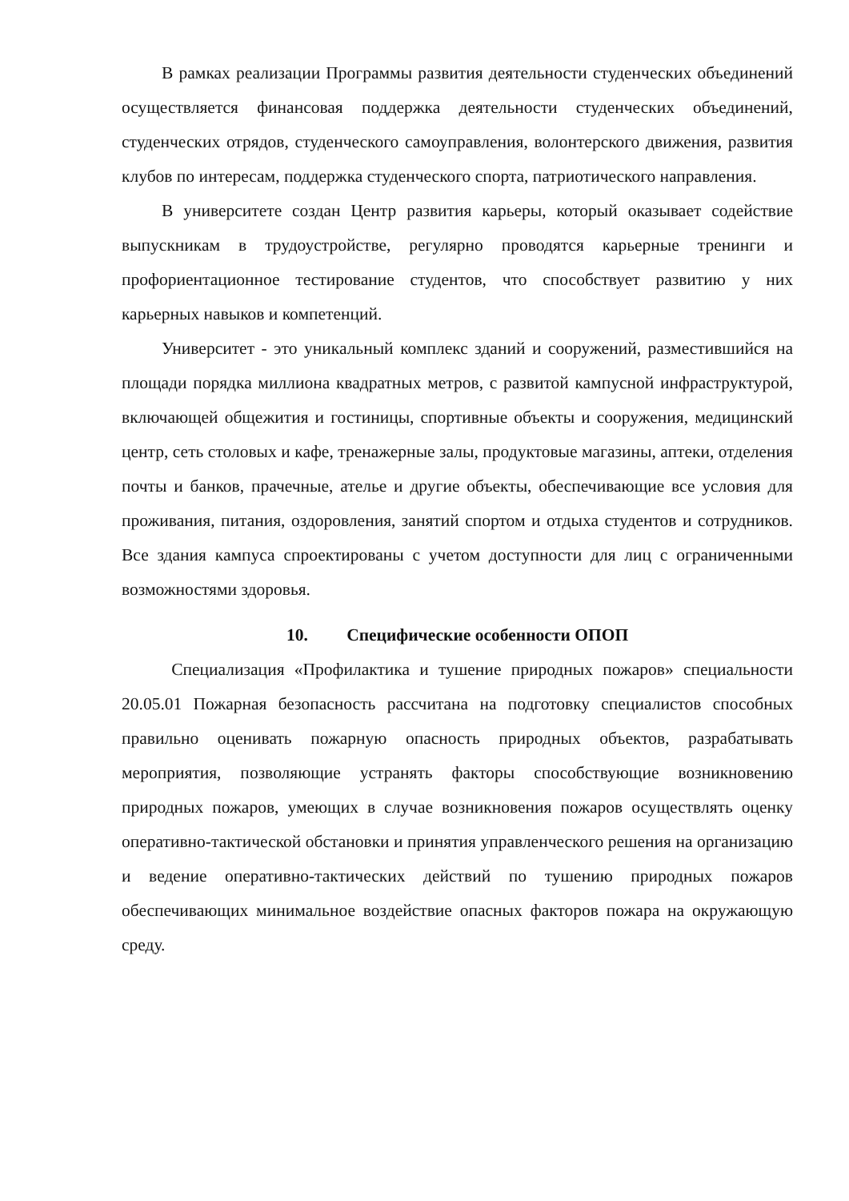В рамках реализации Программы развития деятельности студенческих объединений осуществляется финансовая поддержка деятельности студенческих объединений, студенческих отрядов, студенческого самоуправления, волонтерского движения, развития клубов по интересам, поддержка студенческого спорта, патриотического направления.
В университете создан Центр развития карьеры, который оказывает содействие выпускникам в трудоустройстве, регулярно проводятся карьерные тренинги и профориентационное тестирование студентов, что способствует развитию у них карьерных навыков и компетенций.
Университет - это уникальный комплекс зданий и сооружений, разместившийся на площади порядка миллиона квадратных метров, с развитой кампусной инфраструктурой, включающей общежития и гостиницы, спортивные объекты и сооружения, медицинский центр, сеть столовых и кафе, тренажерные залы, продуктовые магазины, аптеки, отделения почты и банков, прачечные, ателье и другие объекты, обеспечивающие все условия для проживания, питания, оздоровления, занятий спортом и отдыха студентов и сотрудников. Все здания кампуса спроектированы с учетом доступности для лиц с ограниченными возможностями здоровья.
10. Специфические особенности ОПОП
Специализация «Профилактика и тушение природных пожаров» специальности 20.05.01 Пожарная безопасность рассчитана на подготовку специалистов способных правильно оценивать пожарную опасность природных объектов, разрабатывать мероприятия, позволяющие устранять факторы способствующие возникновению природных пожаров, умеющих в случае возникновения пожаров осуществлять оценку оперативно-тактической обстановки и принятия управленческого решения на организацию и ведение оперативно-тактических действий по тушению природных пожаров обеспечивающих минимальное воздействие опасных факторов пожара на окружающую среду.